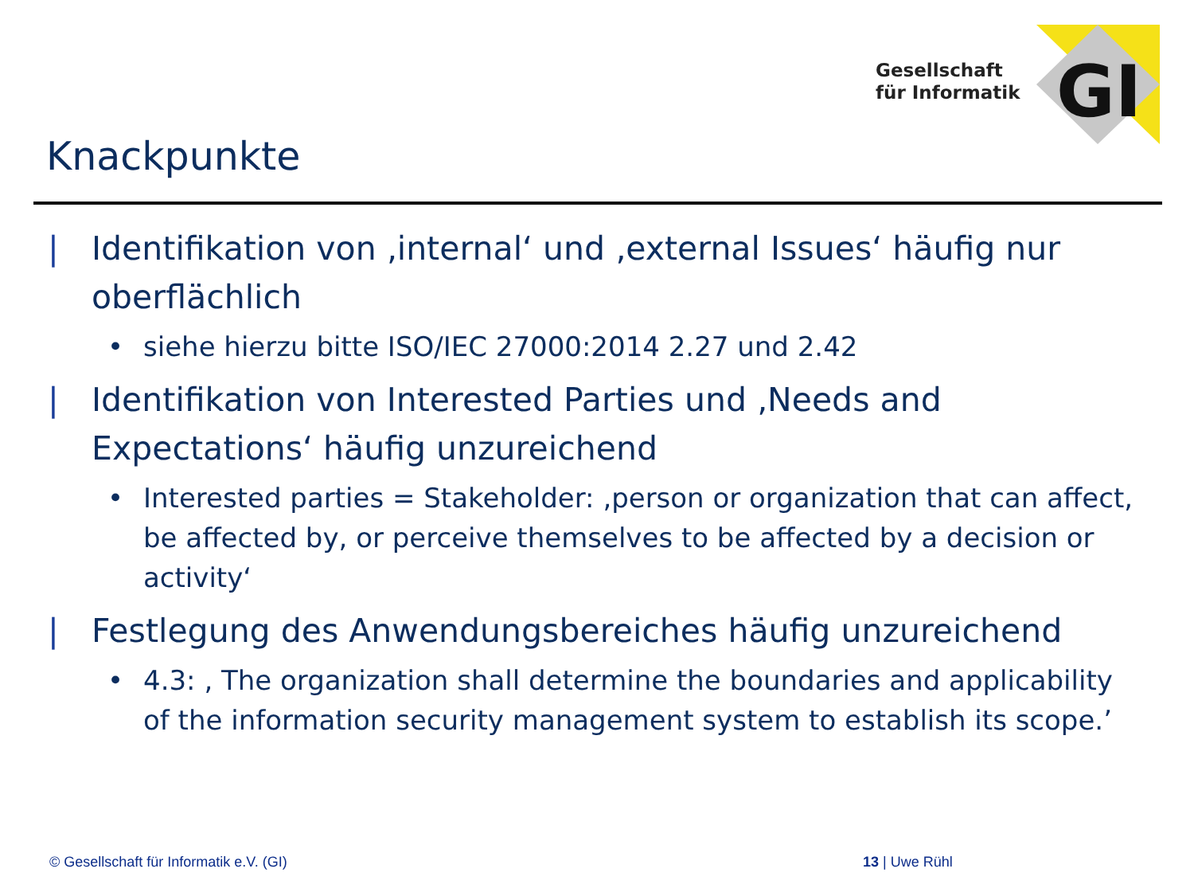Gesellschaft
für Informatik
GI
Knackpunkte
| Identifikation von ‚internal‘ und ‚external Issues‘ häufig nur oberflächlich
• siehe hierzu bitte ISO/IEC 27000:2014 2.27 und 2.42
| Identifikation von Interested Parties und ‚Needs and Expectations‘ häufig unzureichend
• Interested parties = Stakeholder: ‚person or organization that can affect, be affected by, or perceive themselves to be affected by a decision or activity‘
| Festlegung des Anwendungsbereiches häufig unzureichend
• 4.3: ‚ The organization shall determine the boundaries and applicability of the information security management system to establish its scope.’
© Gesellschaft für Informatik e.V. (GI)
13 | Uwe Rühl